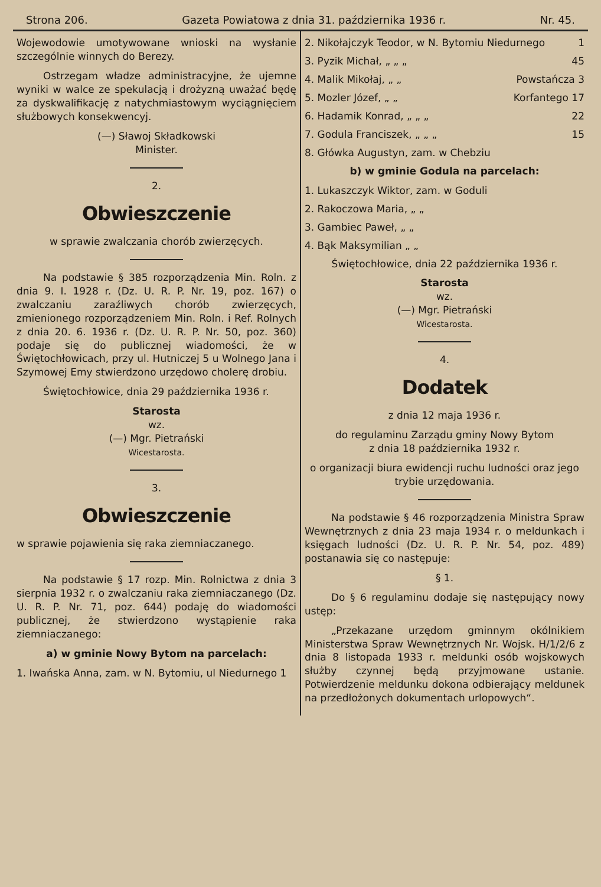Strona 206. Gazeta Powiatowa z dnia 31. października 1936 r. Nr. 45.
Wojewodowie umotywowane wnioski na wysłanie szczególnie winnych do Berezy.
Ostrzegam władze administracyjne, że ujemne wyniki w walce ze spekulacją i drożyzną uważać będę za dyskwalifikację z natychmiastowym wyciągnięciem służbowych konsekwencyj.
(—) Sławoj Składkowski
Minister.
2.
Obwieszczenie
w sprawie zwalczania chorób zwierzęcych.
Na podstawie § 385 rozporządzenia Min. Roln. z dnia 9. I. 1928 r. (Dz. U. R. P. Nr. 19, poz. 167) o zwalczaniu zaraźliwych chorób zwierzęcych, zmienionego rozporządzeniem Min. Roln. i Ref. Rolnych z dnia 20. 6. 1936 r. (Dz. U. R. P. Nr. 50, poz. 360) podaje się do publicznej wiadomości, że w Świętochłowicach, przy ul. Hutniczej 5 u Wolnego Jana i Szymowej Emy stwierdzono urzędowo cholerę drobiu.
Świętochłowice, dnia 29 października 1936 r.
Starosta
wz.
(—) Mgr. Pietrański
Wicestarosta.
3.
Obwieszczenie
w sprawie pojawienia się raka ziemniaczanego.
Na podstawie § 17 rozp. Min. Rolnictwa z dnia 3 sierpnia 1932 r. o zwalczaniu raka ziemniaczanego (Dz. U. R. P. Nr. 71, poz. 644) podaję do wiadomości publicznej, że stwierdzono wystąpienie raka ziemniaczanego:
a) w gminie Nowy Bytom na parcelach:
1. Iwańska Anna, zam. w N. Bytomiu, ul Niedurnego 1
2. Nikołajczyk Teodor, w N. Bytomiu Niedurnego 1
3. Pyzik Michał, „ „ „ 45
4. Malik Mikołaj, „ „ Powstańcza 3
5. Mozler Józef, „ „ Korfantego 17
6. Hadamik Konrad, „ „ „ 22
7. Godula Franciszek, „ „ „ 15
8. Główka Augustyn, zam. w Chebziu
b) w gminie Godula na parcelach:
1. Lukaszczyk Wiktor, zam. w Goduli
2. Rakoczowa Maria, „ „
3. Gambiec Paweł, „ „
4. Bąk Maksymilian „ „
Świętochłowice, dnia 22 października 1936 r.
Starosta
wz.
(—) Mgr. Pietrański
Wicestarosta.
4.
Dodatek
z dnia 12 maja 1936 r.
do regulaminu Zarządu gminy Nowy Bytom
z dnia 18 października 1932 r.
o organizacji biura ewidencji ruchu ludności oraz jego trybie urzędowania.
Na podstawie § 46 rozporządzenia Ministra Spraw Wewnętrznych z dnia 23 maja 1934 r. o meldunkach i księgach ludności (Dz. U. R. P. Nr. 54, poz. 489) postanawia się co następuje:
§ 1.
Do § 6 regulaminu dodaje się następujący nowy ustęp:
„Przekazane urzędom gminnym okólnikiem Ministerstwa Spraw Wewnętrznych Nr. Wojsk. H/1/2/6 z dnia 8 listopada 1933 r. meldunki osób wojskowych służby czynnej będą przyjmowane ustanie. Potwierdzenie meldunku dokona odbierający meldunek na przedłożonych dokumentach urlopowych“.